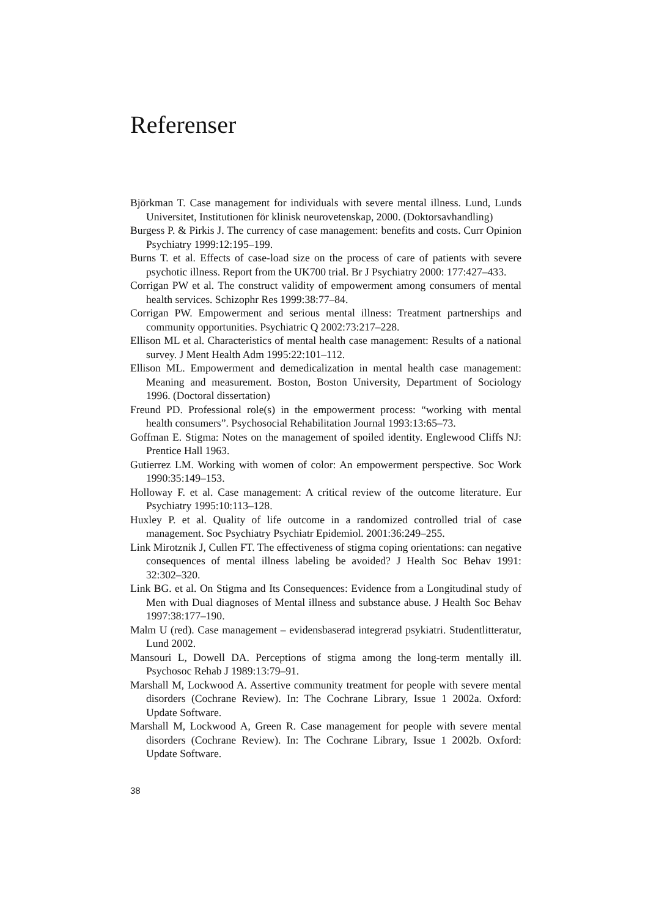Referenser
Björkman T. Case management for individuals with severe mental illness. Lund, Lunds Universitet, Institutionen för klinisk neurovetenskap, 2000. (Doktors­avhandling)
Burgess P. & Pirkis J. The currency of case management: benefits and costs. Curr Opinion Psychiatry 1999:12:195–199.
Burns T. et al. Effects of case-load size on the process of care of patients with severe psychotic illness. Report from the UK700 trial. Br J Psychiatry 2000: 177:427–433.
Corrigan PW et al. The construct validity of empowerment among consumers of mental health services. Schizophr Res 1999:38:77–84.
Corrigan PW. Empowerment and serious mental illness: Treatment partnerships and community opportunities. Psychiatric Q 2002:73:217–228.
Ellison ML et al. Characteristics of mental health case management: Results of a national survey. J Ment Health Adm 1995:22:101–112.
Ellison ML. Empowerment and demedicalization in mental health case manage­ment: Meaning and measurement. Boston, Boston University, Department of Sociology 1996. (Doctoral dissertation)
Freund PD. Professional role(s) in the empowerment process: “working with mental health consumers”. Psychosocial Rehabilitation Journal 1993:13:65–73.
Goffman E. Stigma: Notes on the management of spoiled identity. Englewood Cliffs NJ: Prentice Hall 1963.
Gutierrez LM. Working with women of color: An empowerment perspective. Soc Work 1990:35:149–153.
Holloway F. et al. Case management: A critical review of the outcome literature. Eur Psychiatry 1995:10:113–128.
Huxley P. et al. Quality of life outcome in a randomized controlled trial of case management. Soc Psychiatry Psychiatr Epidemiol. 2001:36:249–255.
Link Mirotznik J, Cullen FT. The effectiveness of stigma coping orientations: can negative consequences of mental illness labeling be avoided? J Health Soc Behav 1991: 32:302–320.
Link BG. et al. On Stigma and Its Consequences: Evidence from a Longitudinal study of Men with Dual diagnoses of Mental illness and substance abuse. J Health Soc Behav 1997:38:177–190.
Malm U (red). Case management – evidensbaserad integrerad psykiatri. Student­litteratur, Lund 2002.
Mansouri L, Dowell DA. Perceptions of stigma among the long-term mentally ill. Psychosoc Rehab J 1989:13:79–91.
Marshall M, Lockwood A. Assertive community treatment for people with severe mental disorders (Cochrane Review). In: The Cochrane Library, Issue 1 2002a. Oxford: Update Software.
Marshall M, Lockwood A, Green R. Case management for people with severe mental disorders (Cochrane Review). In: The Cochrane Library, Issue 1 2002b. Oxford: Update Software.
38